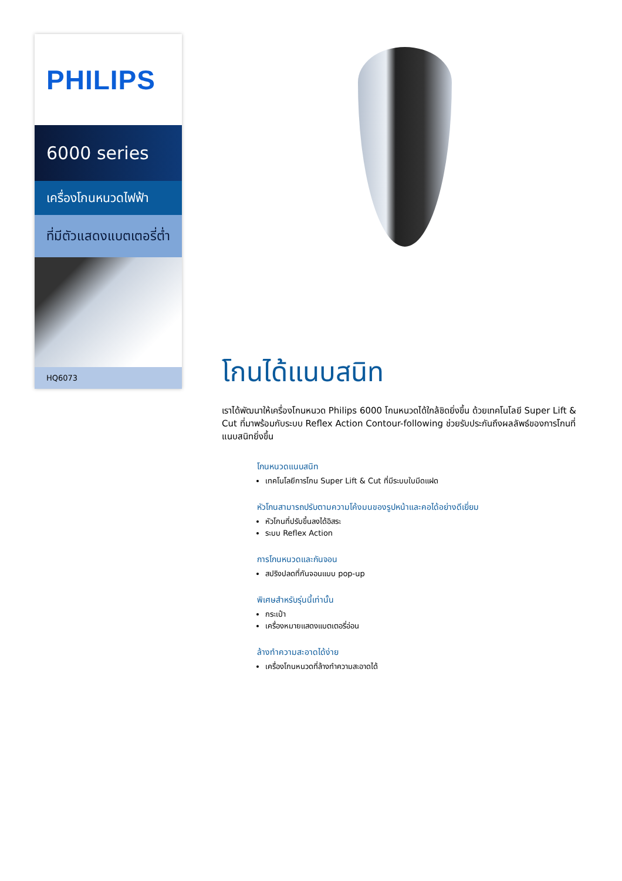PHILIPS
6000 series
เครื่องโกนหนวดไฟฟ้า
ที่มีตัวแสดงแบตเตอรี่ต่ำ
HQ6073
โกนได้แนบสนิท
เราได้พัฒนาให้เครื่องโกนหนวด Philips 6000 โกนหนวดได้ใกล้ชิดยิ่งขึ้น ด้วยเทคโนโลยี Super Lift & Cut ที่มาพร้อมกับระบบ Reflex Action Contour-following ช่วยรับประกันถึงผลลัพธ์ของการโกนที่แนบสนิทยิ่งขึ้น
โกนหนวดแนบสนิท
เทคโนโลยีการโกน Super Lift & Cut ที่มีระบบใบมีดแฝด
หัวโกนสามารถปรับตามความโค้งมนของรูปหน้าและคอได้อย่างดีเยี่ยม
หัวโกนที่ปรับขึ้นลงได้อิสระ
ระบบ Reflex Action
การโกนหนวดและกันจอน
สปริงปลดที่กันจอนแบบ pop-up
พิเศษสำหรับรุ่นนี้เท่านั้น
กระเป๋า
เครื่องหมายแสดงแบตเตอรี่อ่อน
ล้างทำความสะอาดได้ง่าย
เครื่องโกนหนวดที่ล้างทำความสะอาดได้